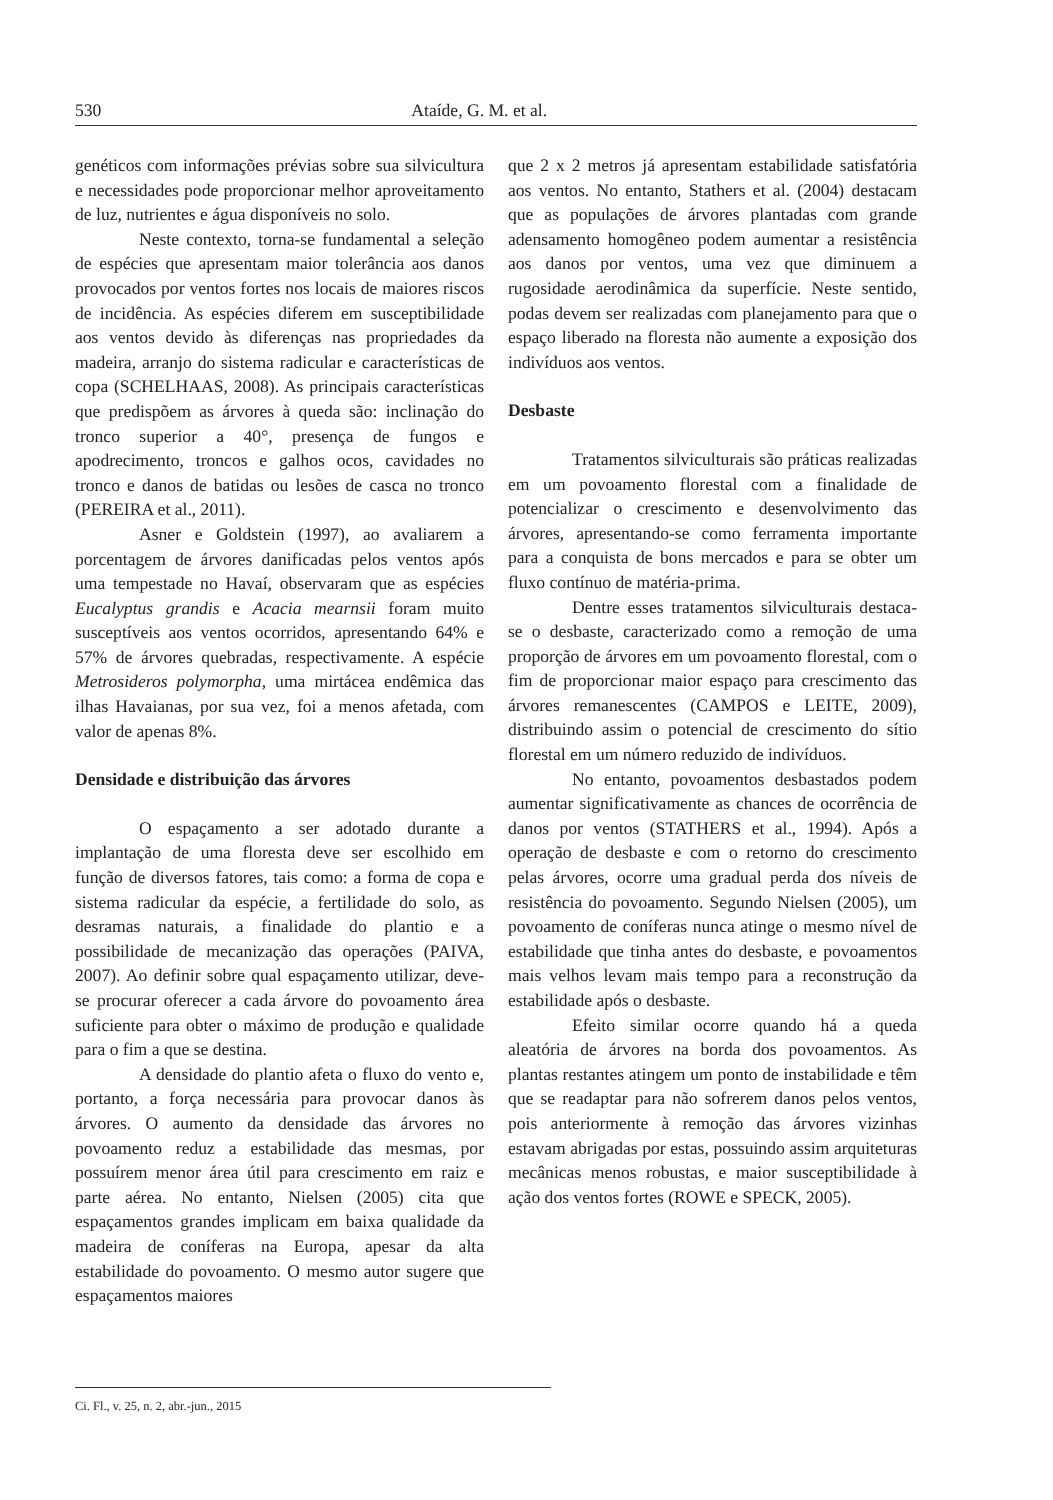530 Ataíde, G. M. et al.
genéticos com informações prévias sobre sua silvicultura e necessidades pode proporcionar melhor aproveitamento de luz, nutrientes e água disponíveis no solo.
Neste contexto, torna-se fundamental a seleção de espécies que apresentam maior tolerância aos danos provocados por ventos fortes nos locais de maiores riscos de incidência. As espécies diferem em susceptibilidade aos ventos devido às diferenças nas propriedades da madeira, arranjo do sistema radicular e características de copa (SCHELHAAS, 2008). As principais características que predispõem as árvores à queda são: inclinação do tronco superior a 40°, presença de fungos e apodrecimento, troncos e galhos ocos, cavidades no tronco e danos de batidas ou lesões de casca no tronco (PEREIRA et al., 2011).
Asner e Goldstein (1997), ao avaliarem a porcentagem de árvores danificadas pelos ventos após uma tempestade no Havaí, observaram que as espécies Eucalyptus grandis e Acacia mearnsii foram muito susceptíveis aos ventos ocorridos, apresentando 64% e 57% de árvores quebradas, respectivamente. A espécie Metrosideros polymorpha, uma mirtácea endêmica das ilhas Havaianas, por sua vez, foi a menos afetada, com valor de apenas 8%.
Densidade e distribuição das árvores
O espaçamento a ser adotado durante a implantação de uma floresta deve ser escolhido em função de diversos fatores, tais como: a forma de copa e sistema radicular da espécie, a fertilidade do solo, as desramas naturais, a finalidade do plantio e a possibilidade de mecanização das operações (PAIVA, 2007). Ao definir sobre qual espaçamento utilizar, deve-se procurar oferecer a cada árvore do povoamento área suficiente para obter o máximo de produção e qualidade para o fim a que se destina.
A densidade do plantio afeta o fluxo do vento e, portanto, a força necessária para provocar danos às árvores. O aumento da densidade das árvores no povoamento reduz a estabilidade das mesmas, por possuírem menor área útil para crescimento em raiz e parte aérea. No entanto, Nielsen (2005) cita que espaçamentos grandes implicam em baixa qualidade da madeira de coníferas na Europa, apesar da alta estabilidade do povoamento. O mesmo autor sugere que espaçamentos maiores
que 2 x 2 metros já apresentam estabilidade satisfatória aos ventos. No entanto, Stathers et al. (2004) destacam que as populações de árvores plantadas com grande adensamento homogêneo podem aumentar a resistência aos danos por ventos, uma vez que diminuem a rugosidade aerodinâmica da superfície. Neste sentido, podas devem ser realizadas com planejamento para que o espaço liberado na floresta não aumente a exposição dos indivíduos aos ventos.
Desbaste
Tratamentos silviculturais são práticas realizadas em um povoamento florestal com a finalidade de potencializar o crescimento e desenvolvimento das árvores, apresentando-se como ferramenta importante para a conquista de bons mercados e para se obter um fluxo contínuo de matéria-prima.
Dentre esses tratamentos silviculturais destaca-se o desbaste, caracterizado como a remoção de uma proporção de árvores em um povoamento florestal, com o fim de proporcionar maior espaço para crescimento das árvores remanescentes (CAMPOS e LEITE, 2009), distribuindo assim o potencial de crescimento do sítio florestal em um número reduzido de indivíduos.
No entanto, povoamentos desbastados podem aumentar significativamente as chances de ocorrência de danos por ventos (STATHERS et al., 1994). Após a operação de desbaste e com o retorno do crescimento pelas árvores, ocorre uma gradual perda dos níveis de resistência do povoamento. Segundo Nielsen (2005), um povoamento de coníferas nunca atinge o mesmo nível de estabilidade que tinha antes do desbaste, e povoamentos mais velhos levam mais tempo para a reconstrução da estabilidade após o desbaste.
Efeito similar ocorre quando há a queda aleatória de árvores na borda dos povoamentos. As plantas restantes atingem um ponto de instabilidade e têm que se readaptar para não sofrerem danos pelos ventos, pois anteriormente à remoção das árvores vizinhas estavam abrigadas por estas, possuindo assim arquiteturas mecânicas menos robustas, e maior susceptibilidade à ação dos ventos fortes (ROWE e SPECK, 2005).
Ci. Fl., v. 25, n. 2, abr.-jun., 2015